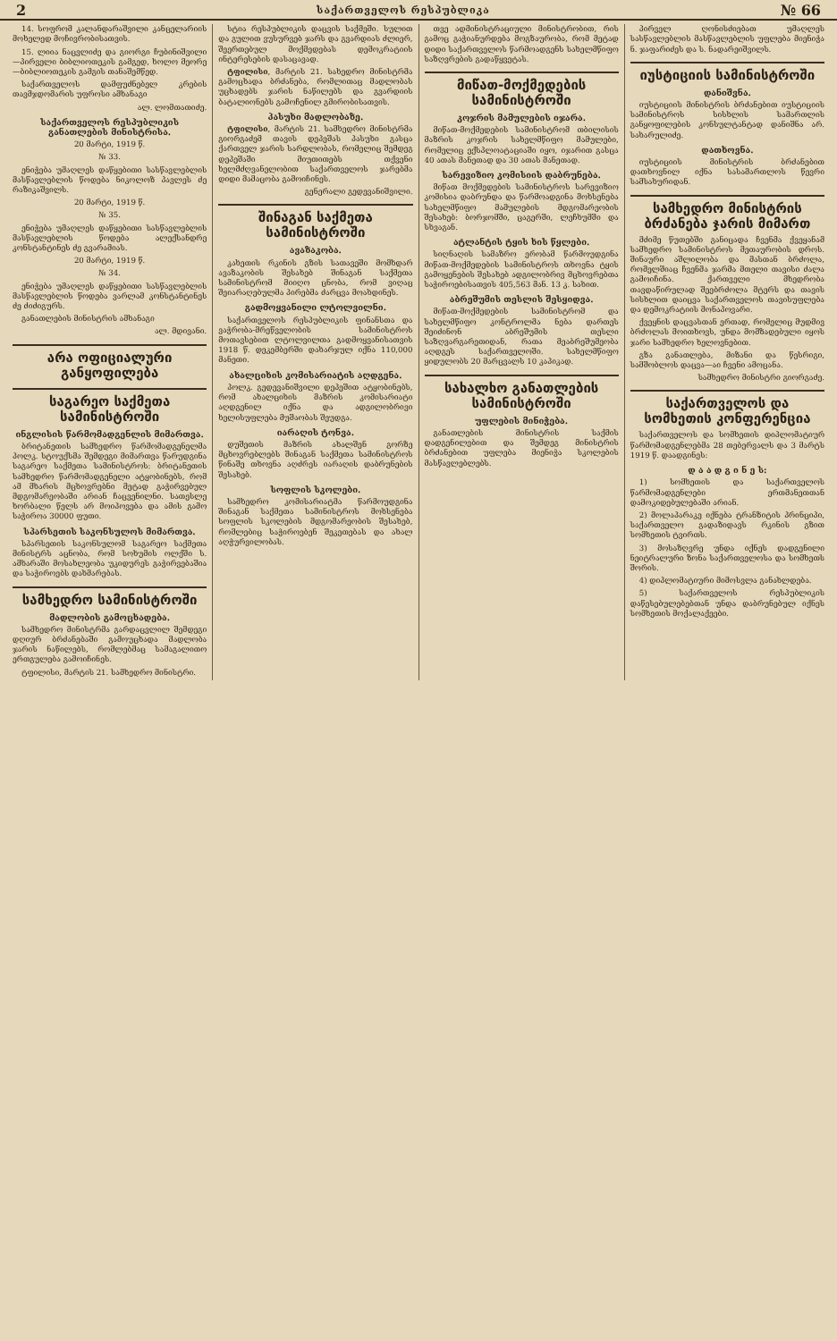2 საქართველოს რესპუბლიკა № 66
14. სოფრომ კალანდარაშვილი კანცელარიის მოხელედ მოჩივრობისათვის.
15. ლიია ნაცვლიძე და გიორგი ჩუბინიშვილი—პირველი ბიბლიოთეკის გამგედ, ხოლო მეორე—ბიბლიოთეკის გამგის თანაშემწედ.
საქართველოს დამფუძნებელ კრების თავმჯდომარის უფროსი ამხანაგი
ალ. ლომთათიძე.
საქართველოს რესპუბლიკის განათლების მინისტრისა.
20 მარტი, 1919 წ.
№ 33.
ენიჭება უმაღლეს დაწყებითი სასწავლებლის მასწავლებლის წოდება ნიკოლოზ პავლეს ძე რაზიკაშვილს.
20 მარტი, 1919 წ.
№ 35.
ენიჭება უმაღლეს დაწყებითი სასწავლებლის მასწავლებლის წოდება ალექსანდრე კონსტანტინეს ძე გვარამიას.
20 მარტი, 1919 წ.
№ 34.
ენიჭება უმაღლეს დაწყებითი სასწავლებლის მასწავლებლის წოდება ვარლამ კონსტანტინეს ძე ძიძიგურს.
განათლების მინისტრის ამხანაგი
ალ. მდივანი.
არა ოფიციალური განყოფილება
საგარეო საქმეთა სამინისტროში
ინგლისის წარმომადგენლის მიმართვა.
ბრიტანეთის სამხედრო წარმომადგენელმა პოლკ. სტოუქსმა შემდეგი მიმართვა წარუდგინა საგარეო საქმეთა სამინისტროს: ბრიტანეთის სამხედრო წარმომადგენელი ატყობინებს, რომ ამ მხარის მცხოვრებნი მეტად გაჭირვებულ მდგომარეობაში არიან ჩაცვენილნი. სათესლე ხორბალი წელს არ მოიპოვება და ამის გამო საჭიროა 30000 ფუთი.
სპარსეთის საკონსულოს მიმართვა.
სპარსეთის საკონსულომ საგარეო საქმეთა მინისტრს აცნობა, რომ სოხუმის ოლქში ს. ამხარაში მოსახლეობა უკიდურეს გაჭირვებაშია და საჭიროებს დახმარებას.
სამხედრო სამინისტროში
მადლობის გამოცხადება.
სამხედრო მინისტრმა გარდაცვლილ შემდეგი დღიურ ბრძანებაში გამოუცხადა მადლობა ჯარის ნაწილებს, რომლებმაც სამაგალითო ერთგულება გამოიჩინეს.
ტფილისი, მარტის 21. სამხედრო მინისტრი.
სტია რესპუბლიკის დაცვის საქმეში. სულით და გულით ვუსურვებ ჯარს და გვარდიას ძლიერ, შეერთებულ მოქმედებას დემოკრატიის ინტერესების დასაცავად.
ტფილისი, მარტის 21. სახედრო მინისტრმა გამოცხადა ბრძანება, რომლითაც მადლობას უცხადებს ჯარის ნაწილებს და გვარდიის ბატალიონებს გამოჩენილ გმირობისათვის.
პასუხი მადლობაზე.
ტფილისი, მარტის 21. სამხედრო მინისტრმა გიორგაძემ თავის დეპეშას პასუხი გასცა ქართველ ჯარის სარდლობას, რომელიც შემდეგ დეპეშაში მიუთითებს თქვენი ხელმძღვანელობით საქართველოს ჯარებმა დიდი მამაცობა გამოიჩინეს.
გენერალი გედევანიშვილი.
შინაგან საქმეთა სამინისტროში
ავაზაკობა.
კახეთის რკინის გზის სათავეში მომხდარ ავაზაკობის შესახებ შინაგან საქმეთა სამინისტრომ მიიღო ცნობა, რომ ვიღაც შეიარაღებულმა პირებმა ძარცვა მოახდინეს.
გადმოყვანილი ლტოლვილნი.
საქართველოს რესპუბლიკის ფინანსთა და ვაჭრობა-მრეწველობის სამინისტროს მოთავსებით ლტოლვილთა გადმოყვანისათვის 1918 წ. დეკემბერში დახარჯულ იქნა 110,000 მანეთი.
ახალციხის კომისარიატის აღდგენა.
პოლკ. გედევანიშვილი დეპეშით ატყობინებს, რომ ახალციხის მაზრის კომისარიატი აღდგენილ იქნა და ადგილობრივი ხელისუფლება მუშაობას შეუდგა.
იარაღის ტონვა.
დუშეთის მაზრის ახალშენ გორზე მცხოვრებლებს შინაგან საქმეთა სამინისტროს წინაშე თხოვნა აღძრეს იარაღის დაბრუნების შესახებ.
სოფლის სკოლები.
სამხედრო კომისარიატმა წარმოუდგინა შინაგან საქმეთა სამინისტროს მოხსენება სოფლის სკოლების მდგომარეობის შესახებ, რომლებიც საჭიროებენ შეკეთებას და ახალ აღჭურვილობას.
თვე ადმინისტრაციული მინისტრობით, რის გამოც გაჭიანურდება მოგზაურობა, რომ მეტად დიდი საქართველოს წარმოადგენს სახელმწიფო საზღვრების გადაწყვეტას.
მიწათ-მოქმედების სამინისტროში
კოჯრის მამულების იჯარა.
მიწათ-მოქმედების სამინისტრომ თბილისის მაზრის კოჯრის სახელმწიფო მამულები, რომელიც ექსპლოატაციაში იყო, იჯარით გასცა 40 ათას მანეთად და 30 ათას მანეთად.
სარევიზიო კომისიის დაბრუნება.
მიწათ მოქმედების სამინისტროს სარევიზიო კომისია დაბრუნდა და წარმოადგინა მოხსენება სახელმწიფო მამულების მდგომარეობის შესახებ: ბორჯომში, ცაგერში, ლეჩხუმში და სხვაგან.
ატლანტის ტყის ხის წყლები.
სიღნაღის სამაზრო ერობამ წარმოუდგინა მიწათ-მოქმედების სამინისტროს თხოვნა ტყის გამოყენების შესახებ ადგილობრივ მცხოვრებთა საჭიროებისათვის 405,563 მან. 13 კ. სახით.
აბრეშუმის თესლის შესყიდვა.
მიწათ-მოქმედების სამინისტრომ და სახელმწიფო კონტროლმა ნება დართეს შეიძინონ აბრეშუმის თესლი საზღვარგარეთიდან, რათა მეაბრეშუმეობა აღდგეს საქართველოში. სახელმწიფო ყიდულობს 20 მარცვალს 10 კაპიკად.
სახალხო განათლების სამინისტროში
უფლების მინიჭება.
განათლების მინისტრის საქმის დადგენილებით და შემდეგ მინისტრის ბრძანებით უფლება მიენიჭა სკოლების მასწავლებლებს.
პირველ ღონისძიებათ უმაღლეს სასწავლებლის მასწავლებლის უფლება მიენიჭა ნ. ჯაფარიძეს და ს. ნადარეიშვილს.
იუსტიციის სამინისტროში
დანიშვნა.
იუსტიციის მინისტრის ბრძანებით იუსტიციის სამინისტროს სისხლის სამართლის განყოფილების კონსულტანტად დანიშნა არ. სახარულიძე.
დათხოვნა.
იუსტიციის მინისტრის ბრძანებით დათხოვნილ იქნა სასამართლოს წევრი სამსახურიდან.
სამხედრო მინისტრის ბრძანება ჯარის მიმართ
მძიმე წუთებში განიცადა ჩვენმა ქვეყანამ სამხედრო სამინისტროს მეთაურობის დროს. შინაური აშლილობა და მასთან ბრძოლა, რომელშიაც ჩვენმა ჯარმა მთელი თავისი ძალა გამოიჩინა. ქართველი მხედრობა თავდაწირულად შეებრძოლა მტერს და თავის სისხლით დაიცვა საქართველოს თავისუფლება და დემოკრატიის მონაპოვარი.
ქვეყნის დაცვასთან ერთად, რომელიც მუდმივ ბრძოლას მოითხოვს, უნდა მომზადებული იყოს ჯარი სამხედრო ხელოვნებით.
გზა განათლება, მიზანი და წესრიგი, სამშობლოს დაცვა—აი ჩვენი ამოცანა.
სამხედრო მინისტრი გიორგაძე.
საქართველოს და სომხეთის კონფერენცია
საქართველოს და სომხეთის დიპლომატიურ წარმომადგენლებმა 28 თებერვალს და 3 მარტს 1919 წ. დაადგინეს:
დ ა ა დ გ ი ნ ე ს:
1) სომხეთის და საქართველოს წარმომადგენლები ერთმანეთთან დამოკიდებულებაში არიან.
2) მოლაპარაკე იქნება ტრანზიტის პრინციპი, საქართველო გადაზიდავს რკინის გზით სომხეთის ტვირთს.
3) მოსაზღვრე უნდა იქნეს დადგენილი ნეიტრალური ზონა საქართველოსა და სომხეთს შორის.
4) დიპლომატიური მიმოსვლა განახლდება.
5) საქართველოს რესპუბლიკის დაწესებულებებთან უნდა დაბრუნებულ იქნეს სომხეთის მოქალაქეები.